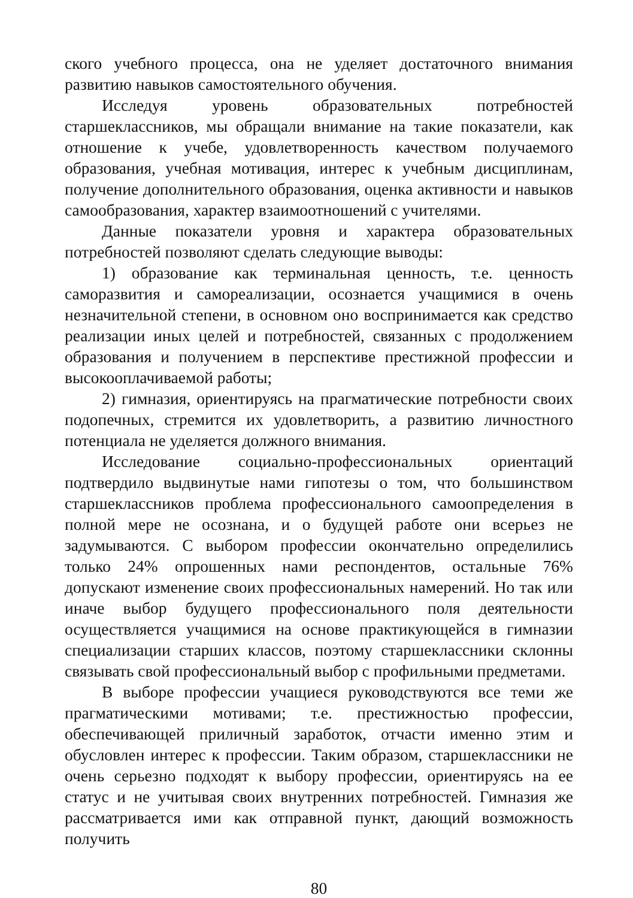ского учебного процесса, она не уделяет достаточного внимания развитию навыков самостоятельного обучения.
Исследуя уровень образовательных потребностей старшеклассников, мы обращали внимание на такие показатели, как отношение к учебе, удовлетворенность качеством получаемого образования, учебная мотивация, интерес к учебным дисциплинам, получение дополнительного образования, оценка активности и навыков самообразования, характер взаимоотношений с учителями.
Данные показатели уровня и характера образовательных потребностей позволяют сделать следующие выводы:
1) образование как терминальная ценность, т.е. ценность саморазвития и самореализации, осознается учащимися в очень незначительной степени, в основном оно воспринимается как средство реализации иных целей и потребностей, связанных с продолжением образования и получением в перспективе престижной профессии и высокооплачиваемой работы;
2) гимназия, ориентируясь на прагматические потребности своих подопечных, стремится их удовлетворить, а развитию личностного потенциала не уделяется должного внимания.
Исследование социально-профессиональных ориентаций подтвердило выдвинутые нами гипотезы о том, что большинством старшеклассников проблема профессионального самоопределения в полной мере не осознана, и о будущей работе они всерьез не задумываются. С выбором профессии окончательно определились только 24% опрошенных нами респондентов, остальные 76% допускают изменение своих профессиональных намерений. Но так или иначе выбор будущего профессионального поля деятельности осуществляется учащимися на основе практикующейся в гимназии специализации старших классов, поэтому старшеклассники склонны связывать свой профессиональный выбор с профильными предметами.
В выборе профессии учащиеся руководствуются все теми же прагматическими мотивами; т.е. престижностью профессии, обеспечивающей приличный заработок, отчасти именно этим и обусловлен интерес к профессии. Таким образом, старшеклассники не очень серьезно подходят к выбору профессии, ориентируясь на ее статус и не учитывая своих внутренних потребностей. Гимназия же рассматривается ими как отправной пункт, дающий возможность получить
80